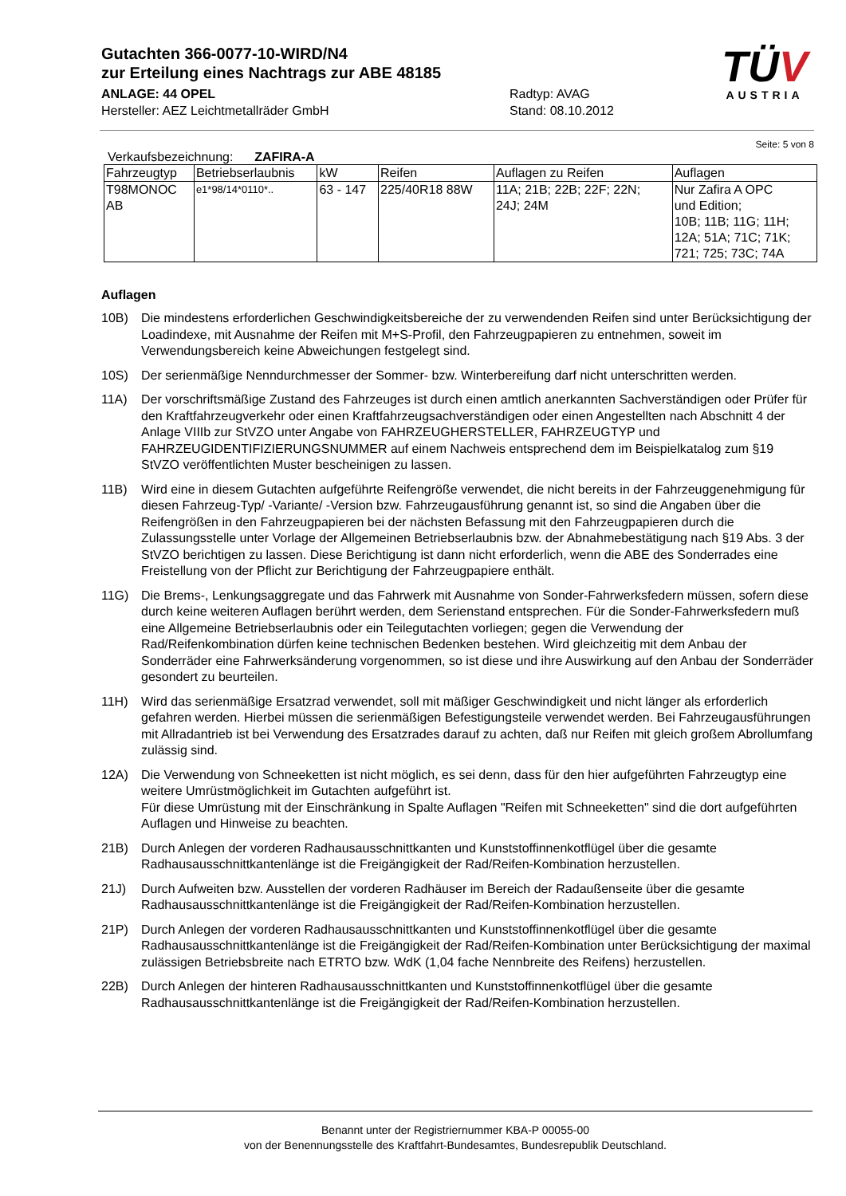Gutachten 366-0077-10-WIRD/N4
zur Erteilung eines Nachtrags zur ABE 48185
ANLAGE: 44 OPEL Radtyp: AVAG
Hersteller: AEZ Leichtmetallräder GmbH Stand: 08.10.2012
TÜV
AUSTRIA
Seite: 5 von 8
Verkaufsbezeichnung: ZAFIRA-A
| Fahrzeugtyp | Betriebserlaubnis | kW | Reifen | Auflagen zu Reifen | Auflagen |
| --- | --- | --- | --- | --- | --- |
| T98MONOC AB | e1*98/14*0110*.. | 63 - 147 | 225/40R18 88W | 11A; 21B; 22B; 22F; 22N; 24J; 24M | Nur Zafira A OPC und Edition; 10B; 11B; 11G; 11H; 12A; 51A; 71C; 71K; 721; 725; 73C; 74A |
Auflagen
10B) Die mindestens erforderlichen Geschwindigkeitsbereiche der zu verwendenden Reifen sind unter Berücksichtigung der Loadindexe, mit Ausnahme der Reifen mit M+S-Profil, den Fahrzeugpapieren zu entnehmen, soweit im Verwendungsbereich keine Abweichungen festgelegt sind.
10S) Der serienmäßige Nenndurchmesser der Sommer- bzw. Winterbereifung darf nicht unterschritten werden.
11A) Der vorschriftsmäßige Zustand des Fahrzeuges ist durch einen amtlich anerkannten Sachverständigen oder Prüfer für den Kraftfahrzeugverkehr oder einen Kraftfahrzeugsachverständigen oder einen Angestellten nach Abschnitt 4 der Anlage VIIIb zur StVZO unter Angabe von FAHRZEUGHERSTELLER, FAHRZEUGTYP und FAHRZEUGIDENTIFIZIERUNGSNUMMER auf einem Nachweis entsprechend dem im Beispielkatalog zum §19 StVZO veröffentlichten Muster bescheinigen zu lassen.
11B) Wird eine in diesem Gutachten aufgeführte Reifengröße verwendet, die nicht bereits in der Fahrzeuggenehmigung für diesen Fahrzeug-Typ/ -Variante/ -Version bzw. Fahrzeugausführung genannt ist, so sind die Angaben über die Reifengrößen in den Fahrzeugpapieren bei der nächsten Befassung mit den Fahrzeugpapieren durch die Zulassungsstelle unter Vorlage der Allgemeinen Betriebserlaubnis bzw. der Abnahmebestätigung nach §19 Abs. 3 der StVZO berichtigen zu lassen. Diese Berichtigung ist dann nicht erforderlich, wenn die ABE des Sonderrades eine Freistellung von der Pflicht zur Berichtigung der Fahrzeugpapiere enthält.
11G) Die Brems-, Lenkungsaggregate und das Fahrwerk mit Ausnahme von Sonder-Fahrwerksfedern müssen, sofern diese durch keine weiteren Auflagen berührt werden, dem Serienstand entsprechen. Für die Sonder-Fahrwerksfedern muß eine Allgemeine Betriebserlaubnis oder ein Teilegutachten vorliegen; gegen die Verwendung der Rad/Reifenkombination dürfen keine technischen Bedenken bestehen. Wird gleichzeitig mit dem Anbau der Sonderräder eine Fahrwerksänderung vorgenommen, so ist diese und ihre Auswirkung auf den Anbau der Sonderräder gesondert zu beurteilen.
11H) Wird das serienmäßige Ersatzrad verwendet, soll mit mäßiger Geschwindigkeit und nicht länger als erforderlich gefahren werden. Hierbei müssen die serienmäßigen Befestigungsteile verwendet werden. Bei Fahrzeugausführungen mit Allradantrieb ist bei Verwendung des Ersatzrades darauf zu achten, daß nur Reifen mit gleich großem Abrollumfang zulässig sind.
12A) Die Verwendung von Schneeketten ist nicht möglich, es sei denn, dass für den hier aufgeführten Fahrzeugtyp eine weitere Umrüstmöglichkeit im Gutachten aufgeführt ist.
Für diese Umrüstung mit der Einschränkung in Spalte Auflagen "Reifen mit Schneeketten" sind die dort aufgeführten Auflagen und Hinweise zu beachten.
21B) Durch Anlegen der vorderen Radhausausschnittkanten und Kunststoffinnenkotflügel über die gesamte Radhausausschnittkantenlänge ist die Freigängigkeit der Rad/Reifen-Kombination herzustellen.
21J) Durch Aufweiten bzw. Ausstellen der vorderen Radhäuser im Bereich der Radaußenseite über die gesamte Radhausausschnittkantenlänge ist die Freigängigkeit der Rad/Reifen-Kombination herzustellen.
21P) Durch Anlegen der vorderen Radhausausschnittkanten und Kunststoffinnenkotflügel über die gesamte Radhausausschnittkantenlänge ist die Freigängigkeit der Rad/Reifen-Kombination unter Berücksichtigung der maximal zulässigen Betriebsbreite nach ETRTO bzw. WdK (1,04 fache Nennbreite des Reifens) herzustellen.
22B) Durch Anlegen der hinteren Radhausausschnittkanten und Kunststoffinnenkotflügel über die gesamte Radhausausschnittkantenlänge ist die Freigängigkeit der Rad/Reifen-Kombination herzustellen.
Benannt unter der Registriernummer KBA-P 00055-00
von der Benennungsstelle des Kraftfahrt-Bundesamtes, Bundesrepublik Deutschland.